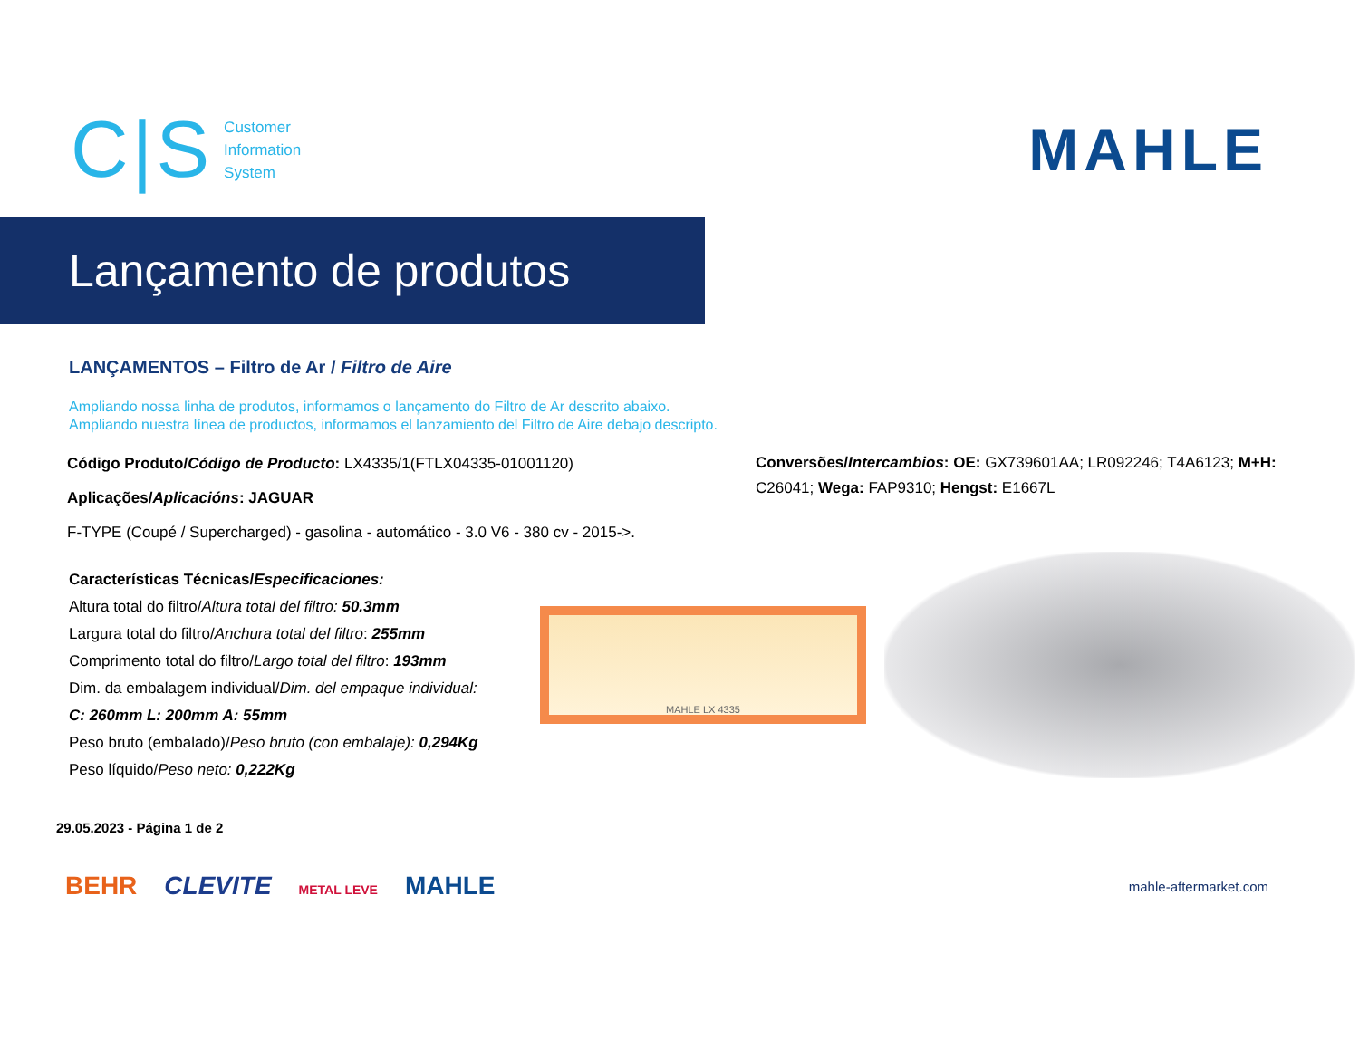C|S
Customer
Information
System
MAHLE
Lançamento de produtos
LANÇAMENTOS – Filtro de Ar / Filtro de Aire
Ampliando nossa linha de produtos, informamos o lançamento do Filtro de Ar descrito abaixo.
Ampliando nuestra línea de productos, informamos el lanzamiento del Filtro de Aire debajo descripto.
Código Produto/Código de Producto: LX4335/1(FTLX04335-01001120)
Aplicações/Aplicacións: JAGUAR
F-TYPE (Coupé / Supercharged) - gasolina - automático - 3.0 V6 - 380 cv - 2015->.
Conversões/Intercambios: OE: GX739601AA; LR092246; T4A6123; M+H: C26041; Wega: FAP9310; Hengst: E1667L
Características Técnicas/Especificaciones:
Altura total do filtro/Altura total del filtro: 50.3mm
Largura total do filtro/Anchura total del filtro: 255mm
Comprimento total do filtro/Largo total del filtro: 193mm
Dim. da embalagem individual/Dim. del empaque individual:
C: 260mm L: 200mm A: 55mm
Peso bruto (embalado)/Peso bruto (con embalaje): 0,294Kg
Peso líquido/Peso neto: 0,222Kg
MAHLE LX 4335
29.05.2023 - Página 1 de 2
BEHR CLEVITE METAL LEVE MAHLE
mahle-aftermarket.com